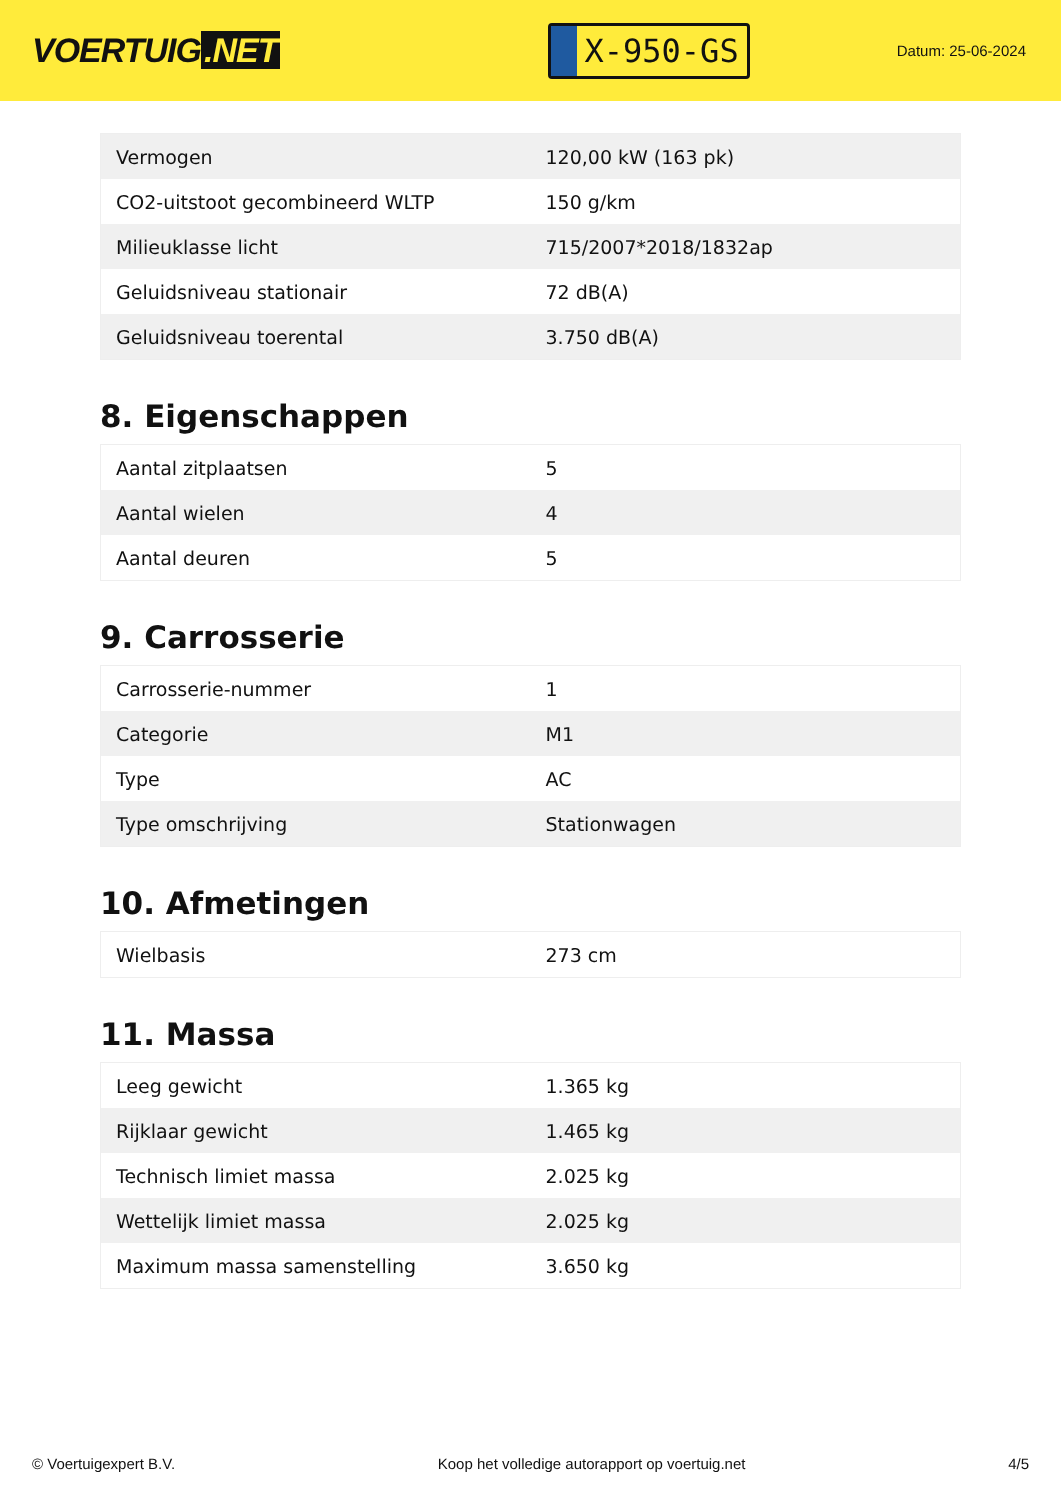VOERTUIG.NET
X-950-GS
Datum: 25-06-2024
| Vermogen | 120,00 kW (163 pk) |
| CO2-uitstoot gecombineerd WLTP | 150 g/km |
| Milieuklasse licht | 715/2007*2018/1832ap |
| Geluidsniveau stationair | 72 dB(A) |
| Geluidsniveau toerental | 3.750 dB(A) |
8. Eigenschappen
| Aantal zitplaatsen | 5 |
| Aantal wielen | 4 |
| Aantal deuren | 5 |
9. Carrosserie
| Carrosserie-nummer | 1 |
| Categorie | M1 |
| Type | AC |
| Type omschrijving | Stationwagen |
10. Afmetingen
| Wielbasis | 273 cm |
11. Massa
| Leeg gewicht | 1.365 kg |
| Rijklaar gewicht | 1.465 kg |
| Technisch limiet massa | 2.025 kg |
| Wettelijk limiet massa | 2.025 kg |
| Maximum massa samenstelling | 3.650 kg |
© Voertuigexpert B.V. Koop het volledige autorapport op voertuig.net 4/5